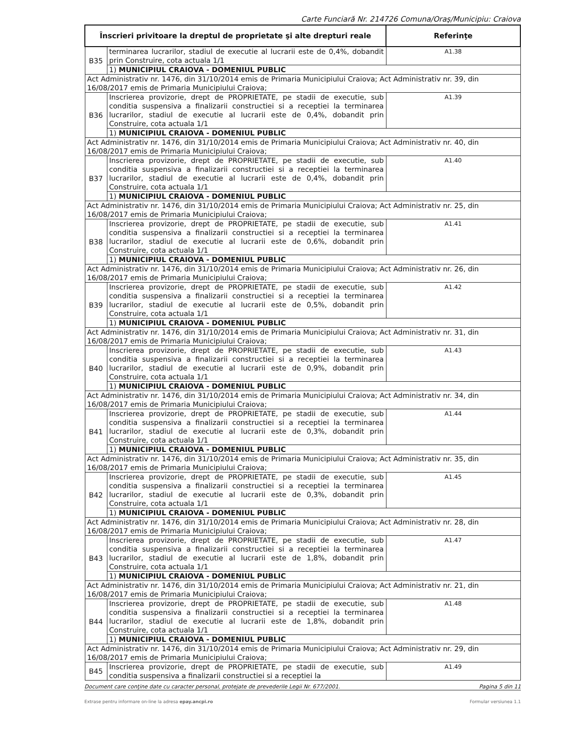Carte Funciară Nr. 214726 Comuna/Oraş/Municipiu: Craiova
| Înscrieri privitoare la dreptul de proprietate şi alte drepturi reale | | Referinţe |
| --- | --- | --- |
| B35 | terminarea lucrarilor, stadiul de executie al lucrarii este de 0,4%, dobandit prin Construire, cota actuala 1/1 | A1.38 |
| | 1) MUNICIPIUL CRAIOVA - DOMENIUL PUBLIC | |
| Act Administrativ nr. 1476, din 31/10/2014 emis de Primaria Municipiului Craiova; Act Administrativ nr. 39, din 16/08/2017 emis de Primaria Municipiului Craiova; | | |
| B36 | Inscrierea provizorie, drept de PROPRIETATE, pe stadii de executie, sub conditia suspensiva a finalizarii constructiei si a receptiei la terminarea lucrarilor, stadiul de executie al lucrarii este de 0,4%, dobandit prin Construire, cota actuala 1/1 | A1.39 |
| | 1) MUNICIPIUL CRAIOVA - DOMENIUL PUBLIC | |
| Act Administrativ nr. 1476, din 31/10/2014 emis de Primaria Municipiului Craiova; Act Administrativ nr. 40, din 16/08/2017 emis de Primaria Municipiului Craiova; | | |
| B37 | Inscrierea provizorie, drept de PROPRIETATE, pe stadii de executie, sub conditia suspensiva a finalizarii constructiei si a receptiei la terminarea lucrarilor, stadiul de executie al lucrarii este de 0,4%, dobandit prin Construire, cota actuala 1/1 | A1.40 |
| | 1) MUNICIPIUL CRAIOVA - DOMENIUL PUBLIC | |
| Act Administrativ nr. 1476, din 31/10/2014 emis de Primaria Municipiului Craiova; Act Administrativ nr. 25, din 16/08/2017 emis de Primaria Municipiului Craiova; | | |
| B38 | Inscrierea provizorie, drept de PROPRIETATE, pe stadii de executie, sub conditia suspensiva a finalizarii constructiei si a receptiei la terminarea lucrarilor, stadiul de executie al lucrarii este de 0,6%, dobandit prin Construire, cota actuala 1/1 | A1.41 |
| | 1) MUNICIPIUL CRAIOVA - DOMENIUL PUBLIC | |
| Act Administrativ nr. 1476, din 31/10/2014 emis de Primaria Municipiului Craiova; Act Administrativ nr. 26, din 16/08/2017 emis de Primaria Municipiului Craiova; | | |
| B39 | Inscrierea provizorie, drept de PROPRIETATE, pe stadii de executie, sub conditia suspensiva a finalizarii constructiei si a receptiei la terminarea lucrarilor, stadiul de executie al lucrarii este de 0,5%, dobandit prin Construire, cota actuala 1/1 | A1.42 |
| | 1) MUNICIPIUL CRAIOVA - DOMENIUL PUBLIC | |
| Act Administrativ nr. 1476, din 31/10/2014 emis de Primaria Municipiului Craiova; Act Administrativ nr. 31, din 16/08/2017 emis de Primaria Municipiului Craiova; | | |
| B40 | Inscrierea provizorie, drept de PROPRIETATE, pe stadii de executie, sub conditia suspensiva a finalizarii constructiei si a receptiei la terminarea lucrarilor, stadiul de executie al lucrarii este de 0,9%, dobandit prin Construire, cota actuala 1/1 | A1.43 |
| | 1) MUNICIPIUL CRAIOVA - DOMENIUL PUBLIC | |
| Act Administrativ nr. 1476, din 31/10/2014 emis de Primaria Municipiului Craiova; Act Administrativ nr. 34, din 16/08/2017 emis de Primaria Municipiului Craiova; | | |
| B41 | Inscrierea provizorie, drept de PROPRIETATE, pe stadii de executie, sub conditia suspensiva a finalizarii constructiei si a receptiei la terminarea lucrarilor, stadiul de executie al lucrarii este de 0,3%, dobandit prin Construire, cota actuala 1/1 | A1.44 |
| | 1) MUNICIPIUL CRAIOVA - DOMENIUL PUBLIC | |
| Act Administrativ nr. 1476, din 31/10/2014 emis de Primaria Municipiului Craiova; Act Administrativ nr. 35, din 16/08/2017 emis de Primaria Municipiului Craiova; | | |
| B42 | Inscrierea provizorie, drept de PROPRIETATE, pe stadii de executie, sub conditia suspensiva a finalizarii constructiei si a receptiei la terminarea lucrarilor, stadiul de executie al lucrarii este de 0,3%, dobandit prin Construire, cota actuala 1/1 | A1.45 |
| | 1) MUNICIPIUL CRAIOVA - DOMENIUL PUBLIC | |
| Act Administrativ nr. 1476, din 31/10/2014 emis de Primaria Municipiului Craiova; Act Administrativ nr. 28, din 16/08/2017 emis de Primaria Municipiului Craiova; | | |
| B43 | Inscrierea provizorie, drept de PROPRIETATE, pe stadii de executie, sub conditia suspensiva a finalizarii constructiei si a receptiei la terminarea lucrarilor, stadiul de executie al lucrarii este de 1,8%, dobandit prin Construire, cota actuala 1/1 | A1.47 |
| | 1) MUNICIPIUL CRAIOVA - DOMENIUL PUBLIC | |
| Act Administrativ nr. 1476, din 31/10/2014 emis de Primaria Municipiului Craiova; Act Administrativ nr. 21, din 16/08/2017 emis de Primaria Municipiului Craiova; | | |
| B44 | Inscrierea provizorie, drept de PROPRIETATE, pe stadii de executie, sub conditia suspensiva a finalizarii constructiei si a receptiei la terminarea lucrarilor, stadiul de executie al lucrarii este de 1,8%, dobandit prin Construire, cota actuala 1/1 | A1.48 |
| | 1) MUNICIPIUL CRAIOVA - DOMENIUL PUBLIC | |
| Act Administrativ nr. 1476, din 31/10/2014 emis de Primaria Municipiului Craiova; Act Administrativ nr. 29, din 16/08/2017 emis de Primaria Municipiului Craiova; | | |
| B45 | Inscrierea provizorie, drept de PROPRIETATE, pe stadii de executie, sub conditia suspensiva a finalizarii constructiei si a receptiei la | A1.49 |
Document care conţine date cu caracter personal, protejate de prevederile Legii Nr. 677/2001. Pagina 5 din 11
Extrase pentru informare on-line la adresa epay.ancpi.ro Formular versiunea 1.1